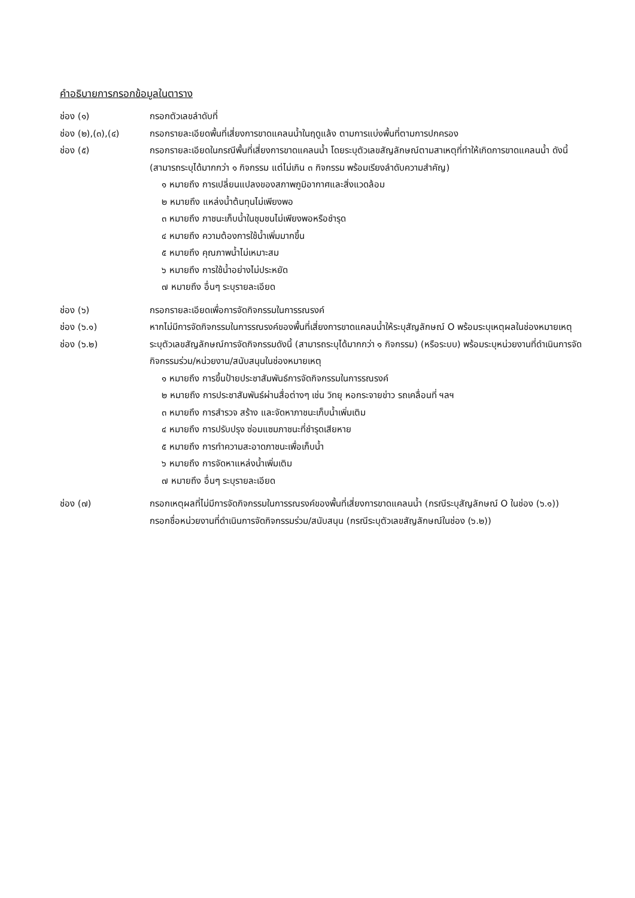คำอธิบายการกรอกข้อมูลในตาราง
ช่อง (๑) กรอกตัวเลขลำดับที่
ช่อง (๒),(๓),(๔) กรอกรายละเอียดพื้นที่เสี่ยงการขาดแคลนน้ำในฤดูแล้ง ตามการแบ่งพื้นที่ตามการปกครอง
ช่อง (๕) กรอกรายละเอียดในกรณีพื้นที่เสี่ยงการขาดแคลนน้ำ โดยระบุตัวเลขสัญลักษณ์ตามสาเหตุที่ทำให้เกิดการขาดแคลนน้ำ ดังนี้
(สามารถระบุได้มากกว่า ๑ กิจกรรม แต่ไม่เกิน ๓ กิจกรรม พร้อมเรียงลำดับความสำคัญ)
๑ หมายถึง การเปลี่ยนแปลงของสภาพภูมิอากาศและสิ่งแวดล้อม
๒ หมายถึง แหล่งน้ำต้นทุนไม่เพียงพอ
๓ หมายถึง ภาชนะเก็บน้ำในชุมชนไม่เพียงพอหรือชำรุด
๔ หมายถึง ความต้องการใช้น้ำเพิ่มมากขึ้น
๕ หมายถึง คุณภาพน้ำไม่เหมาะสม
๖ หมายถึง การใช้น้ำอย่างไม่ประหยัด
๗ หมายถึง อื่นๆ ระบุรายละเอียด
ช่อง (๖) กรอกรายละเอียดเพื่อการจัดกิจกรรมในการรณรงค์
ช่อง (๖.๑) หากไม่มีการจัดกิจกรรมในการรณรงค์ของพื้นที่เสี่ยงการขาดแคลนน้ำให้ระบุสัญลักษณ์ O พร้อมระบุเหตุผลในช่องหมายเหตุ
ช่อง (๖.๒) ระบุตัวเลขสัญลักษณ์การจัดกิจกรรมดังนี้ (สามารถระบุได้มากกว่า ๑ กิจกรรม) (หรือระบบ) พร้อมระบุหน่วยงานที่ดำเนินการจัดกิจกรรมร่วม/หน่วยงาน/สนับสนุนในช่องหมายเหตุ
๑ หมายถึง การขึ้นป้ายประชาสัมพันธ์การจัดกิจกรรมในการรณรงค์
๒ หมายถึง การประชาสัมพันธ์ผ่านสื่อต่างๆ เช่น วิทยุ หอกระจายข่าว รถเคลื่อนที่ ฯลฯ
๓ หมายถึง การสำรวจ สร้าง และจัดหาภาชนะเก็บน้ำเพิ่มเติม
๔ หมายถึง การปรับปรุง ซ่อมแซมภาชนะที่ชำรุดเสียหาย
๕ หมายถึง การทำความสะอาดภาชนะเพื่อเก็บน้ำ
๖ หมายถึง การจัดหาแหล่งน้ำเพิ่มเติม
๗ หมายถึง อื่นๆ ระบุรายละเอียด
ช่อง (๗) กรอกเหตุผลที่ไม่มีการจัดกิจกรรมในการรณรงค์ของพื้นที่เสี่ยงการขาดแคลนน้ำ (กรณีระบุสัญลักษณ์ O ในช่อง (๖.๑))
กรอกชื่อหน่วยงานที่ดำเนินการจัดกิจกรรมร่วม/สนับสนุน (กรณีระบุตัวเลขสัญลักษณ์ในช่อง (๖.๒))